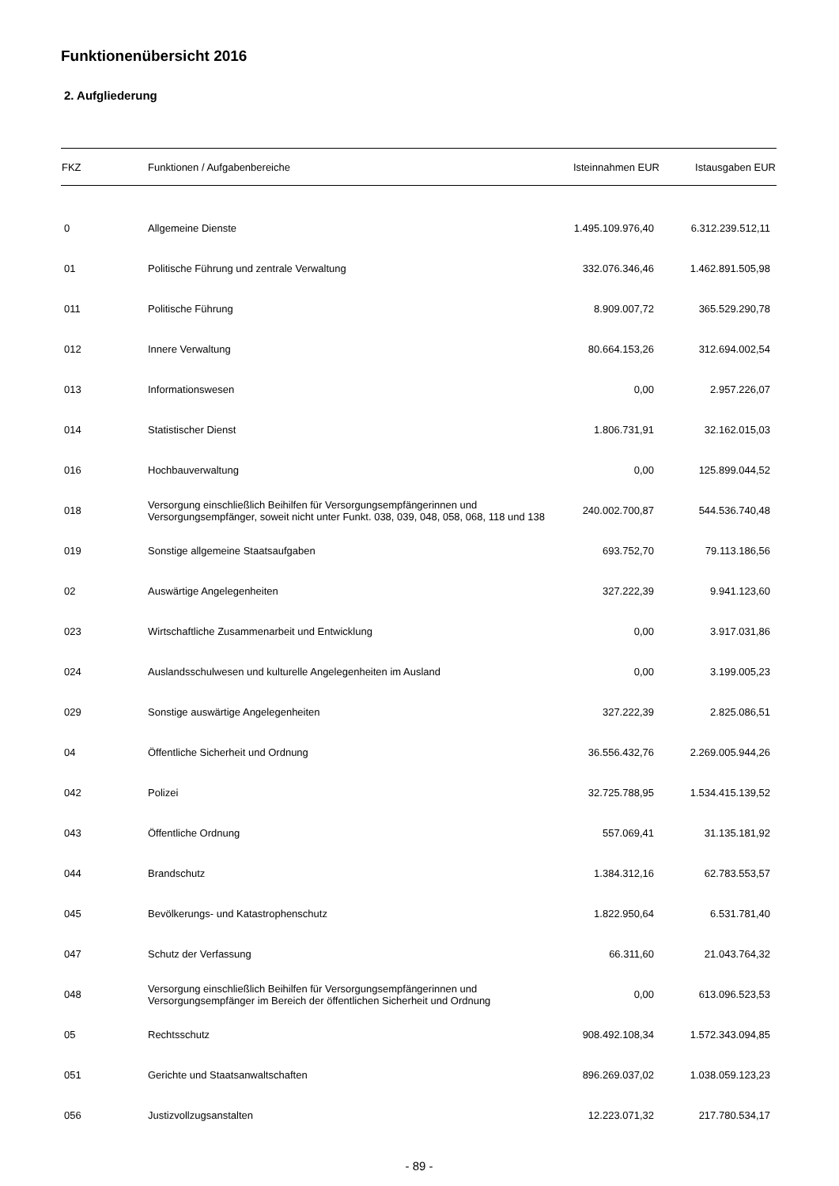Funktionenübersicht 2016
2. Aufgliederung
| FKZ | Funktionen / Aufgabenbereiche | Isteinnahmen EUR | Istausgaben EUR |
| --- | --- | --- | --- |
| 0 | Allgemeine Dienste | 1.495.109.976,40 | 6.312.239.512,11 |
| 01 | Politische Führung und zentrale Verwaltung | 332.076.346,46 | 1.462.891.505,98 |
| 011 | Politische Führung | 8.909.007,72 | 365.529.290,78 |
| 012 | Innere Verwaltung | 80.664.153,26 | 312.694.002,54 |
| 013 | Informationswesen | 0,00 | 2.957.226,07 |
| 014 | Statistischer Dienst | 1.806.731,91 | 32.162.015,03 |
| 016 | Hochbauverwaltung | 0,00 | 125.899.044,52 |
| 018 | Versorgung einschließlich Beihilfen für Versorgungsempfängerinnen und Versorgungsempfänger, soweit nicht unter Funkt. 038, 039, 048, 058, 068, 118 und 138 | 240.002.700,87 | 544.536.740,48 |
| 019 | Sonstige allgemeine Staatsaufgaben | 693.752,70 | 79.113.186,56 |
| 02 | Auswärtige Angelegenheiten | 327.222,39 | 9.941.123,60 |
| 023 | Wirtschaftliche Zusammenarbeit und Entwicklung | 0,00 | 3.917.031,86 |
| 024 | Auslandsschulwesen und kulturelle Angelegenheiten im Ausland | 0,00 | 3.199.005,23 |
| 029 | Sonstige auswärtige Angelegenheiten | 327.222,39 | 2.825.086,51 |
| 04 | Öffentliche Sicherheit und Ordnung | 36.556.432,76 | 2.269.005.944,26 |
| 042 | Polizei | 32.725.788,95 | 1.534.415.139,52 |
| 043 | Öffentliche Ordnung | 557.069,41 | 31.135.181,92 |
| 044 | Brandschutz | 1.384.312,16 | 62.783.553,57 |
| 045 | Bevölkerungs- und Katastrophenschutz | 1.822.950,64 | 6.531.781,40 |
| 047 | Schutz der Verfassung | 66.311,60 | 21.043.764,32 |
| 048 | Versorgung einschließlich Beihilfen für Versorgungsempfängerinnen und Versorgungsempfänger im Bereich der öffentlichen Sicherheit und Ordnung | 0,00 | 613.096.523,53 |
| 05 | Rechtsschutz | 908.492.108,34 | 1.572.343.094,85 |
| 051 | Gerichte und Staatsanwaltschaften | 896.269.037,02 | 1.038.059.123,23 |
| 056 | Justizvollzugsanstalten | 12.223.071,32 | 217.780.534,17 |
- 89 -